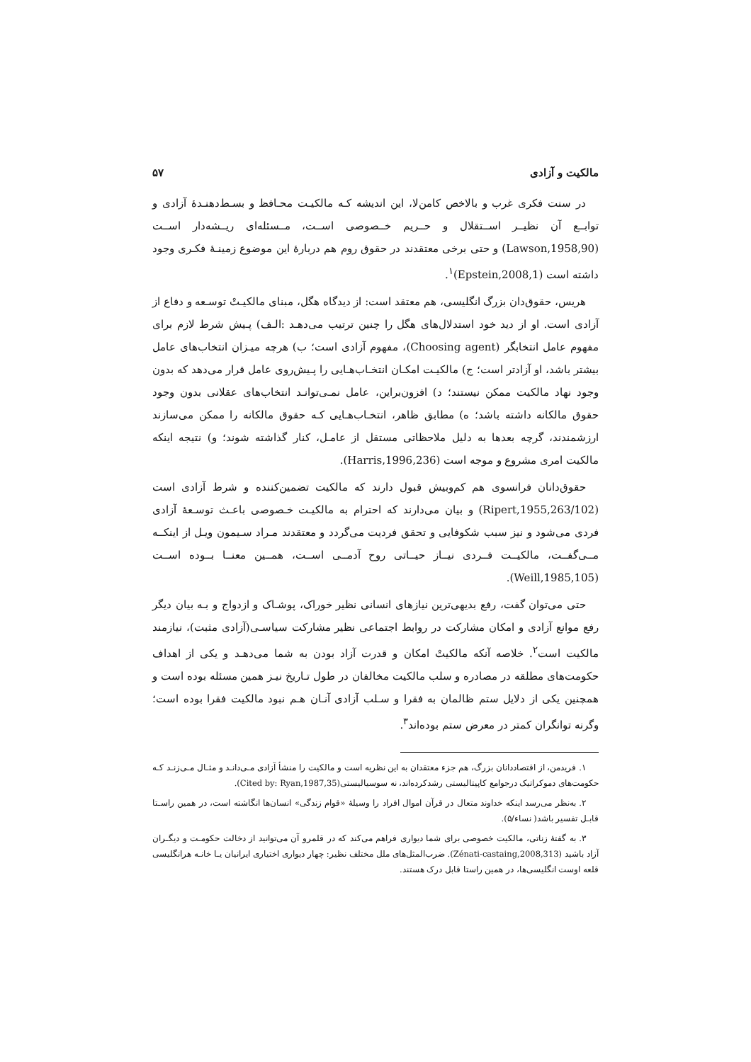مالکیت و آزادی ۵۷
در سنت فکری غرب و بالاخص کامن‌لا، این اندیشه کـه مالکیـت محـافظ و بسـط‌دهنـدهٔ آزادی و توابــع آن نظیــر اســتقلال و حــریم خــصوصی اســت، مــسئله‌ای ریــشه‌دار اســت (Lawson,1958,90) و حتی برخی معتقدند در حقوق روم هم دربارهٔ این موضوع زمینـهٔ فکـری وجود داشته است (Epstein,2008,1)<sup>۱</sup>.
هریس، حقوق‌دان بزرگ انگلیسی، هم معتقد است: از دیدگاه هگل، مبنای مالکیـتْ توسـعه و دفاع از آزادی است. او از دید خود استدلال‌های هگل را چنین ترتیب می‌دهـد :الـف) پـیش شرط لازم برای مفهوم عامل انتخابگر (Choosing agent)، مفهوم آزادی است؛ ب) هرچه میـزان انتخاب‌های عامل بیشتر باشد، او آزادتر است؛ ج) مالکیـت امکـان انتخـاب‌هـایی را پـیش‌روی عامل قرار می‌دهد که بدون وجود نهاد مالکیت ممکن نیستند؛ د) افزون‌براین، عامل نمـی‌توانـد انتخاب‌های عقلانی بدون وجود حقوق مالکانه داشته باشد؛ ه) مطابق ظاهر، انتخـاب‌هـایی کـه حقوق مالکانه را ممکن می‌سازند ارزشمندند، گرچه بعدها به دلیل ملاحظاتی مستقل از عامـل، کنار گذاشته شوند؛ و) نتیجه اینکه مالکیت امری مشروع و موجه است (Harris,1996,236).
حقوق‌دانان فرانسوی هم کم‌وبیش قبول دارند که مالکیت تضمین‌کننده و شرط آزادی است (Ripert,1955,263/102) و بیان می‌دارند که احترام به مالکیـت خـصوصی باعـث توسـعهٔ آزادی فردی می‌شود و نیز سبب شکوفایی و تحقق فردیت می‌گردد و معتقدند مـراد سـیمون ویـل از اینکــه مــی‌گفــت، مالکیــت فــردی نیــاز حیــاتی روح آدمــی اســت، همــین معنــا بــوده اســت (Weill,1985,105).
حتی می‌توان گفت، رفع بدیهی‌ترین نیازهای انسانی نظیر خوراک، پوشـاک و ازدواج و بـه بیان دیگر رفع موانع آزادی و امکان مشارکت در روابط اجتماعی نظیر مشارکت سیاسـی(آزادی مثبت)، نیازمند مالکیت است<sup>۲</sup>. خلاصه آنکه مالکیتْ امکان و قدرت آزاد بودن به شما می‌دهـد و یکی از اهداف حکومت‌های مطلقه در مصادره و سلب مالکیت مخالفان در طول تـاریخ نیـز همین مسئله بوده است و همچنین یکی از دلایل ستم ظالمان به فقرا و سـلب آزادی آنـان هـم نبود مالکیت فقرا بوده است؛ وگرنه توانگران کمتر در معرض ستم بوده‌اند<sup>۳</sup>.
۱. فریدمن، از اقتصاددانان بزرگ، هم جزء معتقدان به این نظریه است و مالکیت را منشأ آزادی مـی‌دانـد و مثـال مـی‌زنـد کـه حکومت‌های دموکراتیک درجوامع کاپیتالیستی رشدکرده‌اند، نه سوسیالیستی(Cited by: Ryan,1987,35).
۲. به‌نظر می‌رسد اینکه خداوند متعال در قرآن اموال افراد را وسیلهٔ «قوام زندگی» انسان‌ها انگاشته است، در همین راسـتا قابـل تفسیر باشد( نساء/۵).
۳. به گفتهٔ زناتی، مالکیت خصوصی برای شما دیواری فراهم می‌کند که در قلمرو آن می‌توانید از دخالت حکومـت و دیگـران آزاد باشید (Zénati-castaing,2008,313). ضرب‌المثل‌های ملل مختلف نظیر: چهار دیواری اختیاری ایرانیان یـا خانـه هرانگلیسی قلعه اوست انگلیسی‌ها، در همین راستا قابل درک هستند.